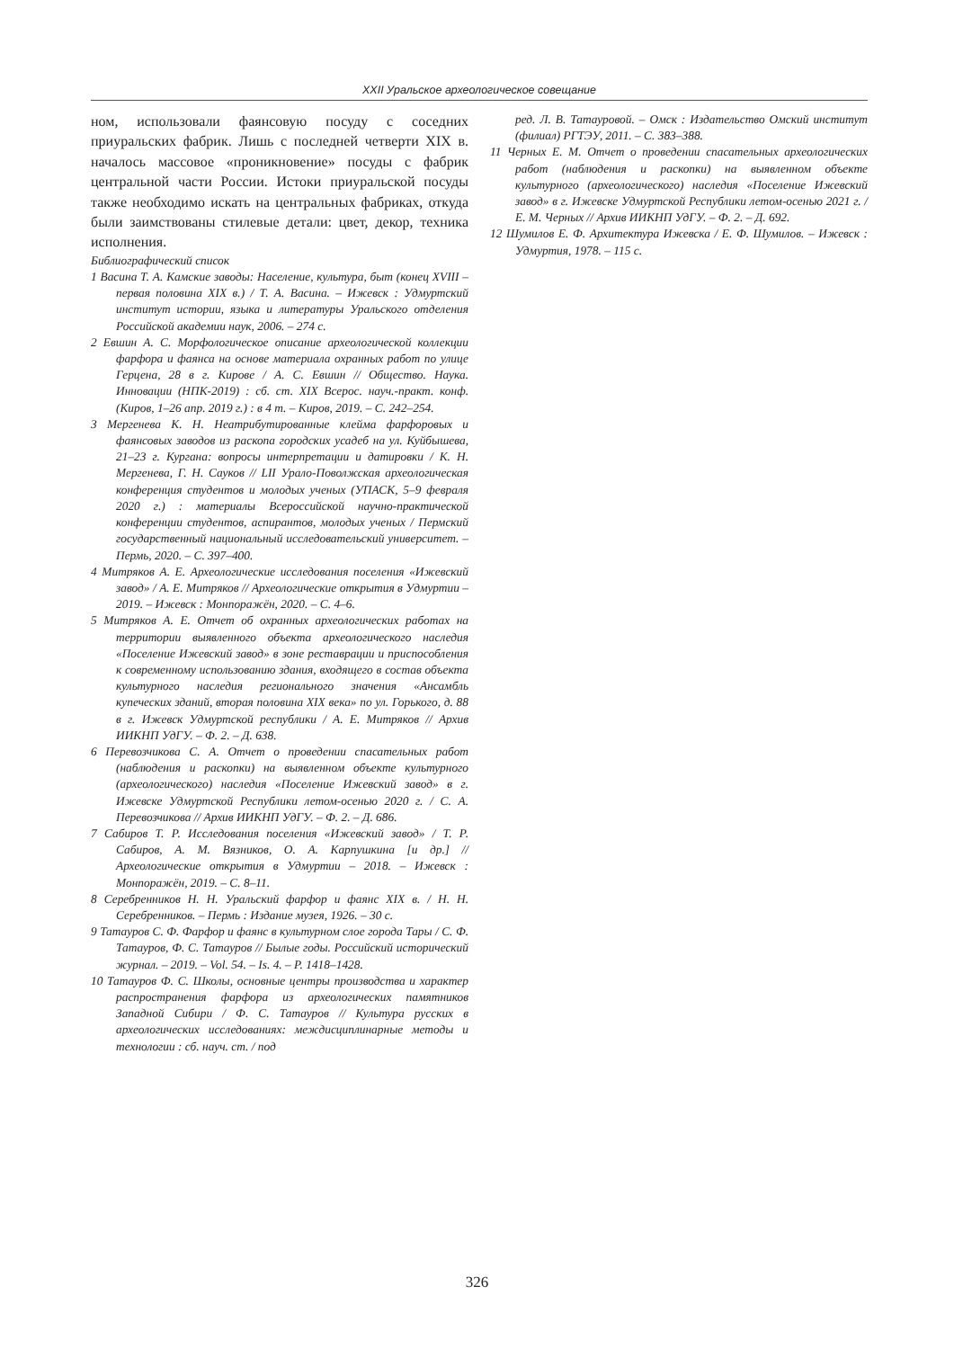XXII Уральское археологическое совещание
ном, использовали фаянсовую посуду с соседних приуральских фабрик. Лишь с последней четверти XIX в. началось массовое «проникновение» посуды с фабрик центральной части России. Истоки приуральской посуды также необходимо искать на центральных фабриках, откуда были заимствованы стилевые детали: цвет, декор, техника исполнения.
Библиографический список
1 Васина Т. А. Камские заводы: Население, культура, быт (конец XVIII – первая половина XIX в.) / Т. А. Васина. – Ижевск : Удмуртский институт истории, языка и литературы Уральского отделения Российской академии наук, 2006. – 274 с.
2 Евшин А. С. Морфологическое описание археологической коллекции фарфора и фаянса на основе материала охранных работ по улице Герцена, 28 в г. Кирове / А. С. Евшин // Общество. Наука. Инновации (НПК-2019) : сб. ст. XIX Всерос. науч.-практ. конф. (Киров, 1–26 апр. 2019 г.) : в 4 т. – Киров, 2019. – С. 242–254.
3 Мергенева К. Н. Неатрибутированные клейма фарфоровых и фаянсовых заводов из раскопа городских усадеб на ул. Куйбышева, 21–23 г. Кургана: вопросы интерпретации и датировки / К. Н. Мергенева, Г. Н. Сауков // LII Урало-Поволжская археологическая конференция студентов и молодых ученых (УПАСК, 5–9 февраля 2020 г.) : материалы Всероссийской научно-практической конференции студентов, аспирантов, молодых ученых / Пермский государственный национальный исследовательский университет. – Пермь, 2020. – С. 397–400.
4 Митряков А. Е. Археологические исследования поселения «Ижевский завод» / А. Е. Митряков // Археологические открытия в Удмуртии – 2019. – Ижевск : Монпоражён, 2020. – С. 4–6.
5 Митряков А. Е. Отчет об охранных археологических работах на территории выявленного объекта археологического наследия «Поселение Ижевский завод» в зоне реставрации и приспособления к современному использованию здания, входящего в состав объекта культурного наследия регионального значения «Ансамбль купеческих зданий, вторая половина XIX века» по ул. Горького, д. 88 в г. Ижевск Удмуртской республики / А. Е. Митряков // Архив ИИКНП УдГУ. – Ф. 2. – Д. 638.
6 Перевозчикова С. А. Отчет о проведении спасательных работ (наблюдения и раскопки) на выявленном объекте культурного (археологического) наследия «Поселение Ижевский завод» в г. Ижевске Удмуртской Республики летом-осенью 2020 г. / С. А. Перевозчикова // Архив ИИКНП УдГУ. – Ф. 2. – Д. 686.
7 Сабиров Т. Р. Исследования поселения «Ижевский завод» / Т. Р. Сабиров, А. М. Вязников, О. А. Карпушкина [и др.] // Археологические открытия в Удмуртии – 2018. – Ижевск : Монпоражён, 2019. – С. 8–11.
8 Серебренников Н. Н. Уральский фарфор и фаянс XIX в. / Н. Н. Серебренников. – Пермь : Издание музея, 1926. – 30 с.
9 Татауров С. Ф. Фарфор и фаянс в культурном слое города Тары / С. Ф. Татауров, Ф. С. Татауров // Былые годы. Российский исторический журнал. – 2019. – Vol. 54. – Is. 4. – P. 1418–1428.
10 Татауров Ф. С. Школы, основные центры производства и характер распространения фарфора из археологических памятников Западной Сибири / Ф. С. Татауров // Культура русских в археологических исследованиях: междисциплинарные методы и технологии : сб. науч. ст. / под
ред. Л. В. Татауровой. – Омск : Издательство Омский институт (филиал) РГТЭУ, 2011. – С. 383–388.
11 Черных Е. М. Отчет о проведении спасательных археологических работ (наблюдения и раскопки) на выявленном объекте культурного (археологического) наследия «Поселение Ижевский завод» в г. Ижевске Удмуртской Республики летом-осенью 2021 г. / Е. М. Черных // Архив ИИКНП УдГУ. – Ф. 2. – Д. 692.
12 Шумилов Е. Ф. Архитектура Ижевска / Е. Ф. Шумилов. – Ижевск : Удмуртия, 1978. – 115 с.
326